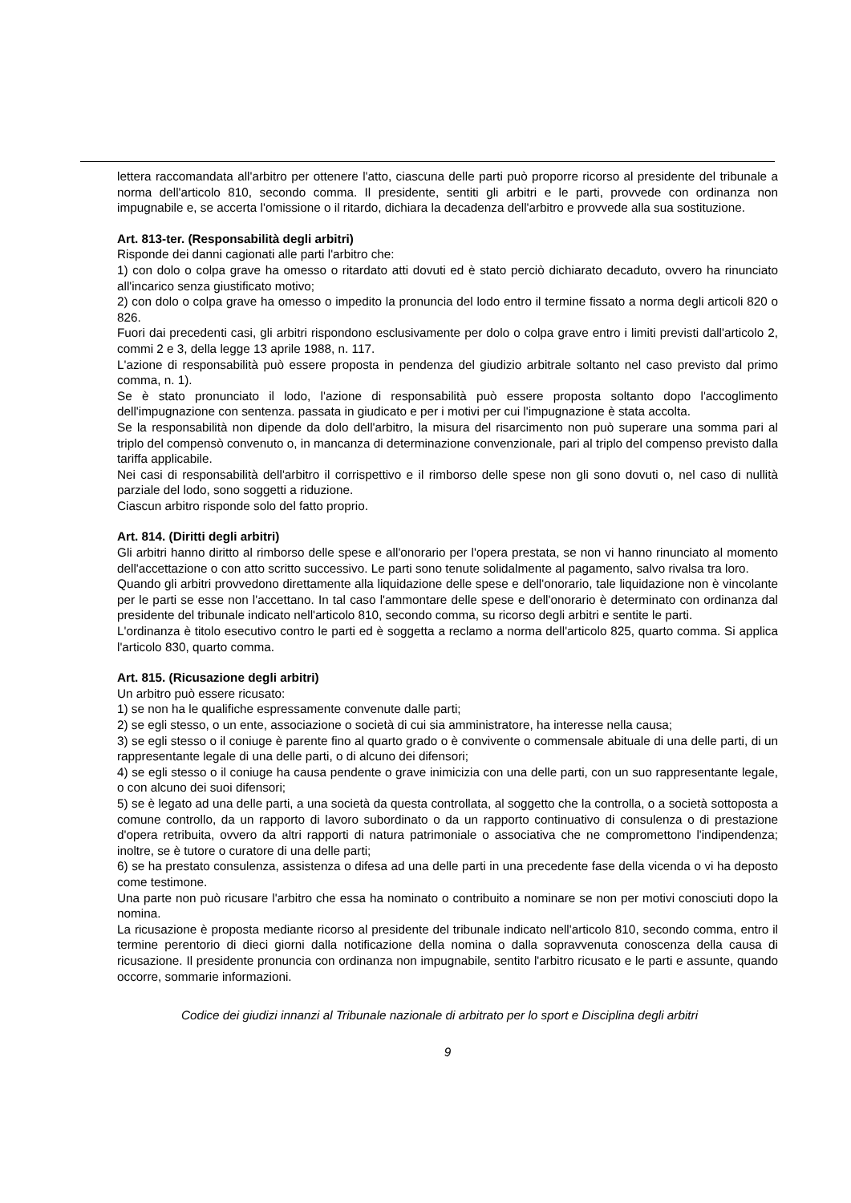lettera raccomandata all'arbitro per ottenere l'atto, ciascuna delle parti può proporre ricorso al presidente del tribunale a norma dell'articolo 810, secondo comma. Il presidente, sentiti gli arbitri e le parti, provvede con ordinanza non impugnabile e, se accerta l'omissione o il ritardo, dichiara la decadenza dell'arbitro e provvede alla sua sostituzione.
Art. 813-ter. (Responsabilità degli arbitri)
Risponde dei danni cagionati alle parti l'arbitro che:
1) con dolo o colpa grave ha omesso o ritardato atti dovuti ed è stato perciò dichiarato decaduto, ovvero ha rinunciato all'incarico senza giustificato motivo;
2) con dolo o colpa grave ha omesso o impedito la pronuncia del lodo entro il termine fissato a norma degli articoli 820 o 826.
Fuori dai precedenti casi, gli arbitri rispondono esclusivamente per dolo o colpa grave entro i limiti previsti dall'articolo 2, commi 2 e 3, della legge 13 aprile 1988, n. 117.
L'azione di responsabilità può essere proposta in pendenza del giudizio arbitrale soltanto nel caso previsto dal primo comma, n. 1).
Se è stato pronunciato il lodo, l'azione di responsabilità può essere proposta soltanto dopo l'accoglimento dell'impugnazione con sentenza. passata in giudicato e per i motivi per cui l'impugnazione è stata accolta.
Se la responsabilità non dipende da dolo dell'arbitro, la misura del risarcimento non può superare una somma pari al triplo del compensò convenuto o, in mancanza di determinazione convenzionale, pari al triplo del compenso previsto dalla tariffa applicabile.
Nei casi di responsabilità dell'arbitro il corrispettivo e il rimborso delle spese non gli sono dovuti o, nel caso di nullità parziale del lodo, sono soggetti a riduzione.
Ciascun arbitro risponde solo del fatto proprio.
Art. 814. (Diritti degli arbitri)
Gli arbitri hanno diritto al rimborso delle spese e all'onorario per l'opera prestata, se non vi hanno rinunciato al momento dell'accettazione o con atto scritto successivo. Le parti sono tenute solidalmente al pagamento, salvo rivalsa tra loro.
Quando gli arbitri provvedono direttamente alla liquidazione delle spese e dell'onorario, tale liquidazione non è vincolante per le parti se esse non l'accettano. In tal caso l'ammontare delle spese e dell'onorario è determinato con ordinanza dal presidente del tribunale indicato nell'articolo 810, secondo comma, su ricorso degli arbitri e sentite le parti.
L'ordinanza è titolo esecutivo contro le parti ed è soggetta a reclamo a norma dell'articolo 825, quarto comma. Si applica l'articolo 830, quarto comma.
Art. 815. (Ricusazione degli arbitri)
Un arbitro può essere ricusato:
1) se non ha le qualifiche espressamente convenute dalle parti;
2) se egli stesso, o un ente, associazione o società di cui sia amministratore, ha interesse nella causa;
3) se egli stesso o il coniuge è parente fino al quarto grado o è convivente o commensale abituale di una delle parti, di un rappresentante legale di una delle parti, o di alcuno dei difensori;
4) se egli stesso o il coniuge ha causa pendente o grave inimicizia con una delle parti, con un suo rappresentante legale, o con alcuno dei suoi difensori;
5) se è legato ad una delle parti, a una società da questa controllata, al soggetto che la controlla, o a società sottoposta a comune controllo, da un rapporto di lavoro subordinato o da un rapporto continuativo di consulenza o di prestazione d'opera retribuita, ovvero da altri rapporti di natura patrimoniale o associativa che ne compromettono l'indipendenza; inoltre, se è tutore o curatore di una delle parti;
6) se ha prestato consulenza, assistenza o difesa ad una delle parti in una precedente fase della vicenda o vi ha deposto come testimone.
Una parte non può ricusare l'arbitro che essa ha nominato o contribuito a nominare se non per motivi conosciuti dopo la nomina.
La ricusazione è proposta mediante ricorso al presidente del tribunale indicato nell'articolo 810, secondo comma, entro il termine perentorio di dieci giorni dalla notificazione della nomina o dalla sopravvenuta conoscenza della causa di ricusazione. Il presidente pronuncia con ordinanza non impugnabile, sentito l'arbitro ricusato e le parti e assunte, quando occorre, sommarie informazioni.
Codice dei giudizi innanzi al Tribunale nazionale di arbitrato per lo sport e Disciplina degli arbitri
9